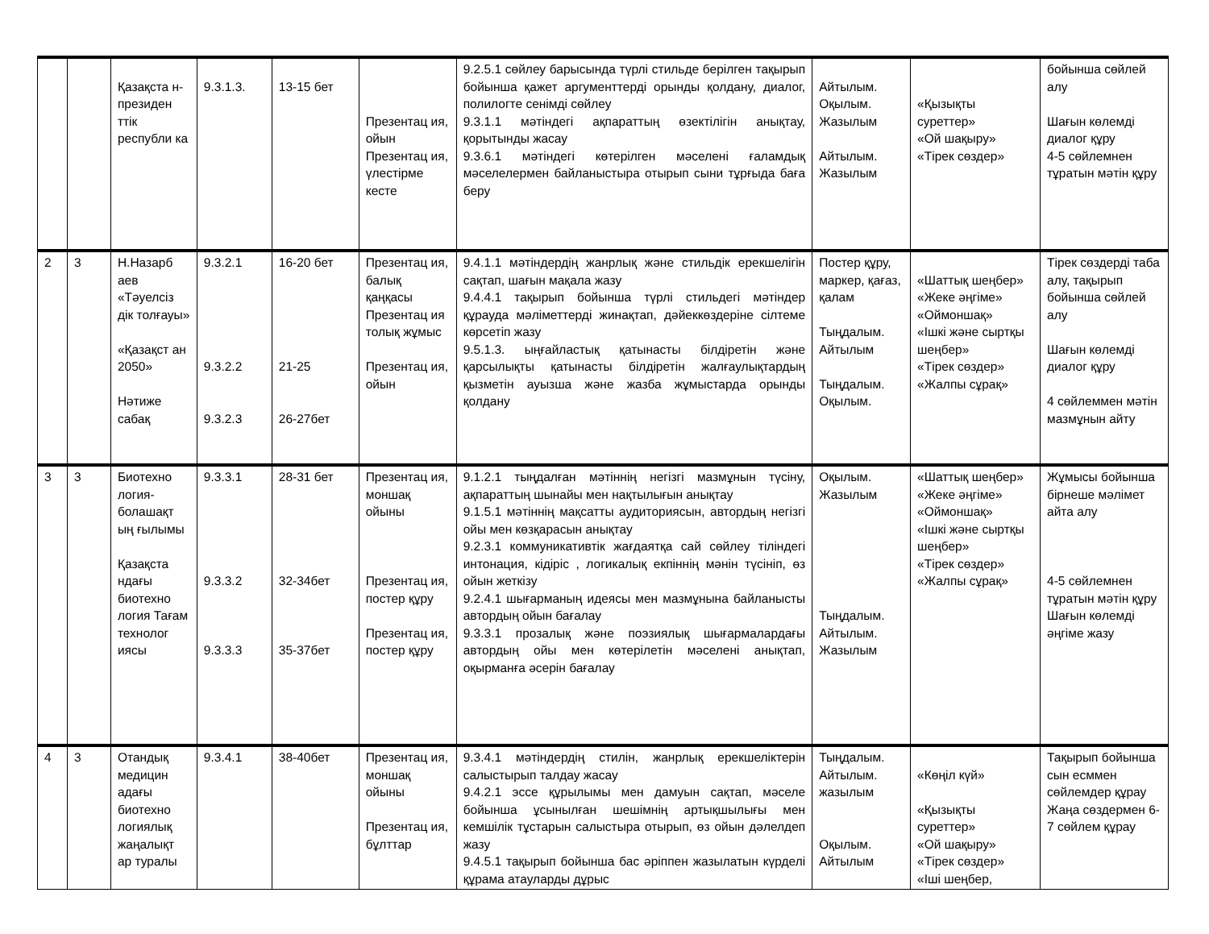| | | Қазақста н-президен ттік республи ка | 9.3.1.3. | 13-15 бет | Презентац ия, ойын Презентац ия, үлестірме кесте | 9.2.5.1 сөйлеу барысында түрлі стильде берілген тақырып бойынша қажет аргументтерді орынды қолдану, диалог, полилогте сенімді сөйлеу 9.3.1.1 мәтіндегі ақпараттың өзектілігін анықтау, қорытынды жасау 9.3.6.1 мәтіндегі көтерілген мәселені ғаламдық мәселелермен байланыстыра отырып сыни тұрғыда баға беру | Айтылым. Оқылым. Жазылым Айтылым. Жазылым | «Қызықты суреттер» «Ой шақыру» «Тірек сөздер» | бойынша сөйлей алу Шағын көлемді диалог құру 4-5 сөйлемнен тұратын мәтін құру |
| 2 | 3 | Н.Назарб аев «Тәуелсіз дік толғауы» «Қазақст ан 2050» Нәтиже сабақ | 9.3.2.1 9.3.2.2 9.3.2.3 | 16-20 бет 21-25 26-27бет | Презентац ия, балық қаңқасы Презентац ия толық жұмыс Презентац ия, ойын | 9.4.1.1 мәтіндердің жанрлық және стильдік ерекшелігін сақтап, шағын мақала жазу 9.4.4.1 тақырып бойынша түрлі стильдегі мәтіндер құрауда мәліметтерді жинақтап, дәйеккөздеріне сілтеме көрсетіп жазу 9.5.1.3. ыңғайластық қатынасты білдіретін және қарсылықты қатынасты білдіретін жалғаулықтардың қызметін ауызша және жазба жұмыстарда орынды қолдану | Постер құру, маркер, қағаз, қалам Тыңдалым. Айтылым Тыңдалым. Оқылым. | «Шаттық шеңбер» «Жеке әңгіме» «Оймоншақ» «Ішкі және сыртқы шеңбер» «Тірек сөздер» «Жалпы сұрақ» | Тірек сөздерді таба алу, тақырып бойынша сөйлей алу Шағын көлемді диалог құру 4 сөйлеммен мәтін мазмұнын айту |
| 3 | 3 | Биотехно логия-болашақт ың ғылымы Қазақста ндағы биотехно логия Тағам технолог иясы | 9.3.3.1 9.3.3.2 9.3.3.3 | 28-31 бет 32-34бет 35-37бет | Презентац ия, моншақ ойыны Презентац ия, постер құру Презентац ия, постер құру | 9.1.2.1 тыңдалған мәтіннің негізгі мазмұнын түсіну, ақпараттың шынайы мен нақтылығын анықтау 9.1.5.1 мәтіннің мақсатты аудиториясын, автордың негізгі ойы мен көзқарасын анықтау 9.2.3.1 коммуникативтік жағдаятқа сай сөйлеу тіліндегі интонация, кідіріс , логикалық екпіннің мәнін түсініп, өз ойын жеткізу 9.2.4.1 шығарманың идеясы мен мазмұнына байланысты автордың ойын бағалау 9.3.3.1 прозалық және поэзиялық шығармалардағы автордың ойы мен көтерілетін мәселені анықтап, оқырманға әсерін бағалау | Оқылым. Жазылым Тыңдалым. Айтылым. Жазылым | «Шаттық шеңбер» «Жеке әңгіме» «Оймоншақ» «Ішкі және сыртқы шеңбер» «Тірек сөздер» «Жалпы сұрақ» | Жұмысы бойынша бірнеше мәлімет айта алу 4-5 сөйлемнен тұратын мәтін құру Шағын көлемді әңгіме жазу |
| 4 | 3 | Отандық медицин адағы биотехно логиялық жаңалықт ар туралы | 9.3.4.1 | 38-40бет | Презентац ия, моншақ ойыны Презентац ия, бұлттар | 9.3.4.1 мәтіндердің стилін, жанрлық ерекшеліктерін салыстырып талдау жасау 9.4.2.1 эссе құрылымы мен дамуын сақтап, мәселе бойынша ұсынылған шешімнің артықшылығы мен кемшілік тұстарын салыстыра отырып, өз ойын дәлелдеп жазу 9.4.5.1 тақырып бойынша бас әріппен жазылатын күрделі құрама атауларды дұрыс | Тыңдалым. Айтылым. жазылым Оқылым. Айтылым | «Көңіл күй» «Қызықты суреттер» «Ой шақыру» «Тірек сөздер» «Іші шеңбер, | Тақырып бойынша сын есммен сөйлемдер құрау Жаңа сөздермен 6-7 сөйлем құрау |